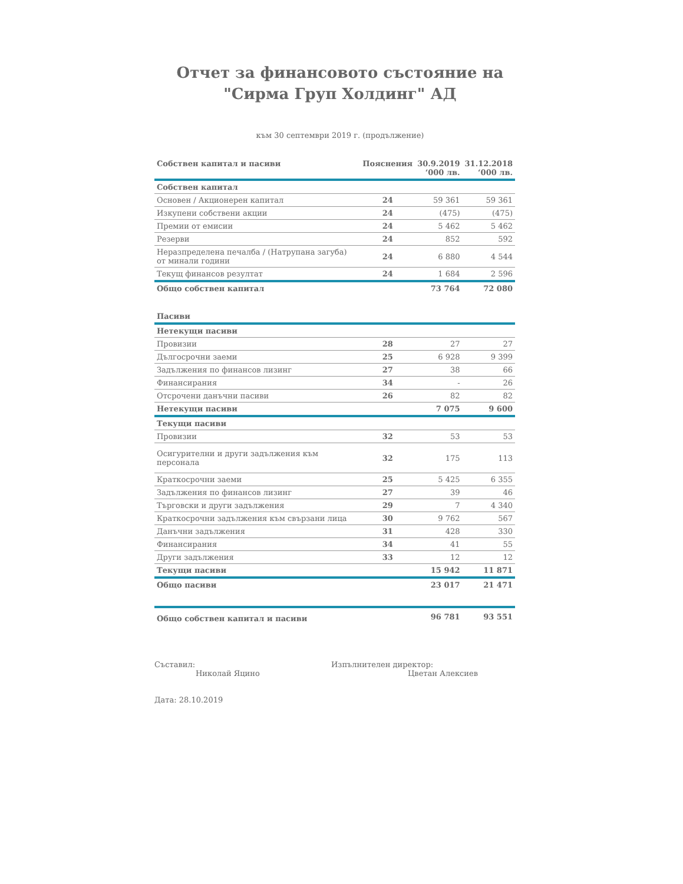Отчет за финансовото състояние на
"Сирма Груп Холдинг" АД
към 30 септември 2019 г. (продължение)
| Собствен капитал и пасиви | Пояснения | 30.9.2019 ‘000 лв. | 31.12.2018 ‘000 лв. |
| --- | --- | --- | --- |
| Собствен капитал | | | |
| Основен / Акционерен капитал | 24 | 59 361 | 59 361 |
| Изкупени собствени акции | 24 | (475) | (475) |
| Премии от емисии | 24 | 5 462 | 5 462 |
| Резерви | 24 | 852 | 592 |
| Неразпределена печалба / (Натрупана загуба) от минали години | 24 | 6 880 | 4 544 |
| Текущ финансов резултат | 24 | 1 684 | 2 596 |
| Общо собствен капитал | | 73 764 | 72 080 |
| Пасиви | | | |
| Нетекущи пасиви | | | |
| Провизии | 28 | 27 | 27 |
| Дългосрочни заеми | 25 | 6 928 | 9 399 |
| Задължения по финансов лизинг | 27 | 38 | 66 |
| Финансирания | 34 | - | 26 |
| Отсрочени данъчни пасиви | 26 | 82 | 82 |
| Нетекущи пасиви | | 7 075 | 9 600 |
| Текущи пасиви | | | |
| Провизии | 32 | 53 | 53 |
| Осигурителни и други задължения към персонала | 32 | 175 | 113 |
| Краткосрочни заеми | 25 | 5 425 | 6 355 |
| Задължения по финансов лизинг | 27 | 39 | 46 |
| Търговски и други задължения | 29 | 7 | 4 340 |
| Краткосрочни задължения към свързани лица | 30 | 9 762 | 567 |
| Данъчни задължения | 31 | 428 | 330 |
| Финансирания | 34 | 41 | 55 |
| Други задължения | 33 | 12 | 12 |
| Текущи пасиви | | 15 942 | 11 871 |
| Общо пасиви | | 23 017 | 21 471 |
| Общо собствен капитал и пасиви | | 96 781 | 93 551 |
Съставил:
Николай Яцино
Изпълнителен директор:
Цветан Алексиев
Дата: 28.10.2019